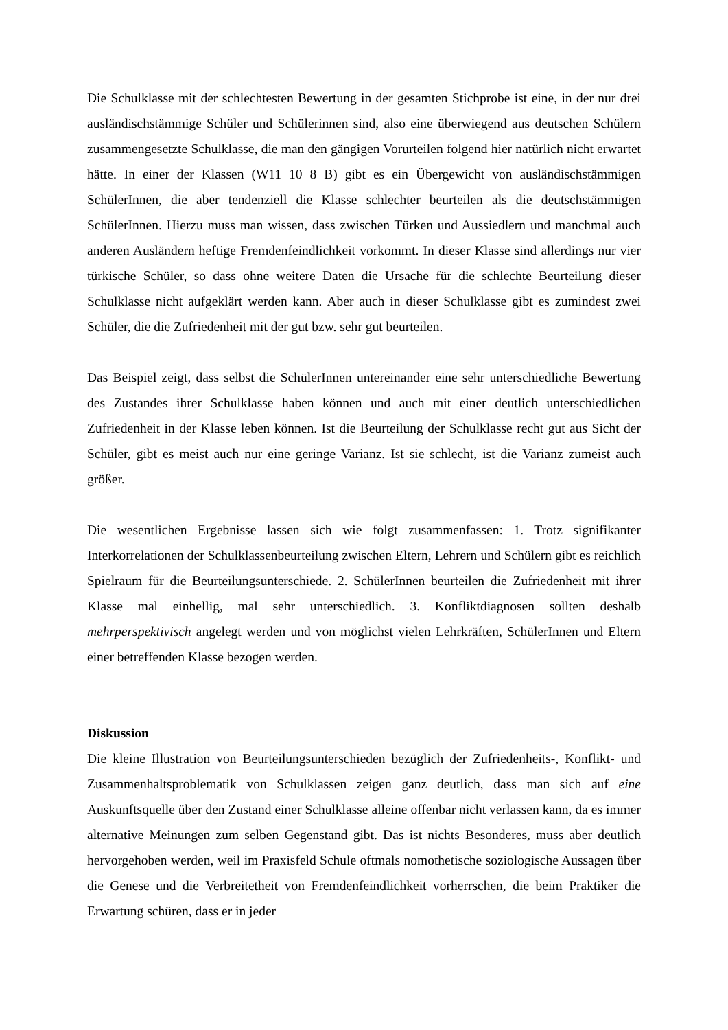Die Schulklasse mit der schlechtesten Bewertung in der gesamten Stichprobe ist eine, in der nur drei ausländischstämmige Schüler und Schülerinnen sind, also eine überwiegend aus deutschen Schülern zusammengesetzte Schulklasse, die man den gängigen Vorurteilen folgend hier natürlich nicht erwartet hätte. In einer der Klassen (W11 10 8 B) gibt es ein Übergewicht von ausländischstämmigen SchülerInnen, die aber tendenziell die Klasse schlechter beurteilen als die deutschstämmigen SchülerInnen. Hierzu muss man wissen, dass zwischen Türken und Aussiedlern und manchmal auch anderen Ausländern heftige Fremdenfeindlichkeit vorkommt. In dieser Klasse sind allerdings nur vier türkische Schüler, so dass ohne weitere Daten die Ursache für die schlechte Beurteilung dieser Schulklasse nicht aufgeklärt werden kann. Aber auch in dieser Schulklasse gibt es zumindest zwei Schüler, die die Zufriedenheit mit der gut bzw. sehr gut beurteilen.
Das Beispiel zeigt, dass selbst die SchülerInnen untereinander eine sehr unterschiedliche Bewertung des Zustandes ihrer Schulklasse haben können und auch mit einer deutlich unterschiedlichen Zufriedenheit in der Klasse leben können. Ist die Beurteilung der Schulklasse recht gut aus Sicht der Schüler, gibt es meist auch nur eine geringe Varianz. Ist sie schlecht, ist die Varianz zumeist auch größer.
Die wesentlichen Ergebnisse lassen sich wie folgt zusammenfassen: 1. Trotz signifikanter Interkorrelationen der Schulklassenbeurteilung zwischen Eltern, Lehrern und Schülern gibt es reichlich Spielraum für die Beurteilungsunterschiede. 2. SchülerInnen beurteilen die Zufriedenheit mit ihrer Klasse mal einhellig, mal sehr unterschiedlich. 3. Konfliktdiagnosen sollten deshalb mehrperspektivisch angelegt werden und von möglichst vielen Lehrkräften, SchülerInnen und Eltern einer betreffenden Klasse bezogen werden.
Diskussion
Die kleine Illustration von Beurteilungsunterschieden bezüglich der Zufriedenheits-, Konflikt- und Zusammenhaltsproblematik von Schulklassen zeigen ganz deutlich, dass man sich auf eine Auskunftsquelle über den Zustand einer Schulklasse alleine offenbar nicht verlassen kann, da es immer alternative Meinungen zum selben Gegenstand gibt. Das ist nichts Besonderes, muss aber deutlich hervorgehoben werden, weil im Praxisfeld Schule oftmals nomothetische soziologische Aussagen über die Genese und die Verbreitetheit von Fremdenfeindlichkeit vorherrschen, die beim Praktiker die Erwartung schüren, dass er in jeder